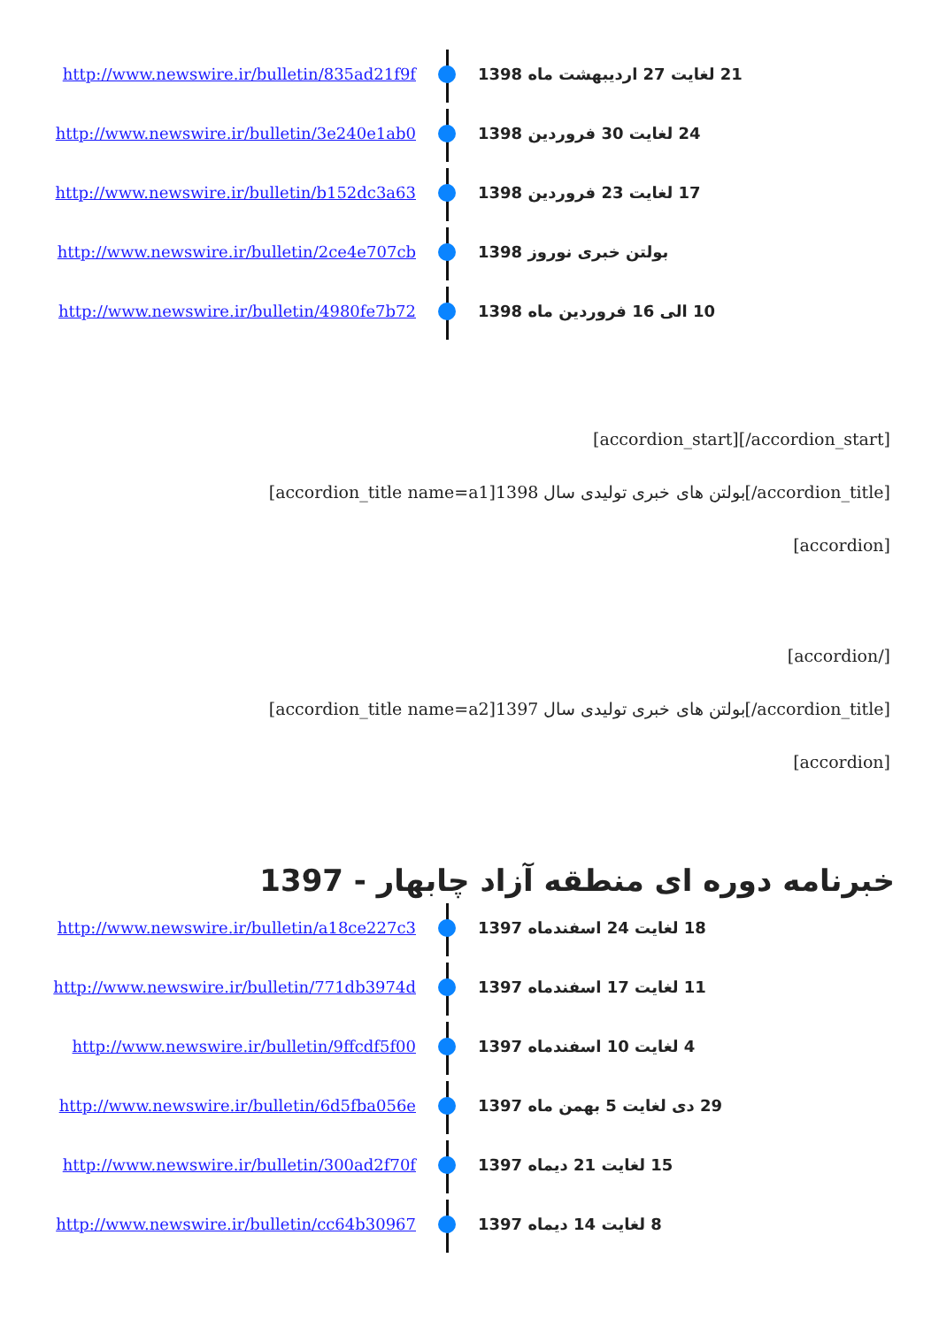http://www.newswire.ir/bulletin/835ad21f9f 21 لغایت 27 اردیبهشت ماه 1398
http://www.newswire.ir/bulletin/3e240e1ab0 24 لغایت 30 فروردین 1398
http://www.newswire.ir/bulletin/b152dc3a63 17 لغایت 23 فروردین 1398
http://www.newswire.ir/bulletin/2ce4e707cb بولتن خبری نوروز 1398
http://www.newswire.ir/bulletin/4980fe7b72 10 الی 16 فروردین ماه 1398
[accordion_start][/accordion_start]
[accordion_title name=a1]بولتن های خبری تولیدی سال 1398[/accordion_title]
[accordion]
[accordion/]
[accordion_title name=a2]بولتن های خبری تولیدی سال 1397[/accordion_title]
[accordion]
خبرنامه دوره ای منطقه آزاد چابهار - 1397
http://www.newswire.ir/bulletin/a18ce227c3 18 لغایت 24 اسفندماه 1397
http://www.newswire.ir/bulletin/771db3974d 11 لغایت 17 اسفندماه 1397
http://www.newswire.ir/bulletin/9ffcdf5f00 4 لغایت 10 اسفندماه 1397
http://www.newswire.ir/bulletin/6d5fba056e 29 دی لغایت 5 بهمن ماه 1397
http://www.newswire.ir/bulletin/300ad2f70f 15 لغایت 21 دیماه 1397
http://www.newswire.ir/bulletin/cc64b30967 8 لغایت 14 دیماه 1397